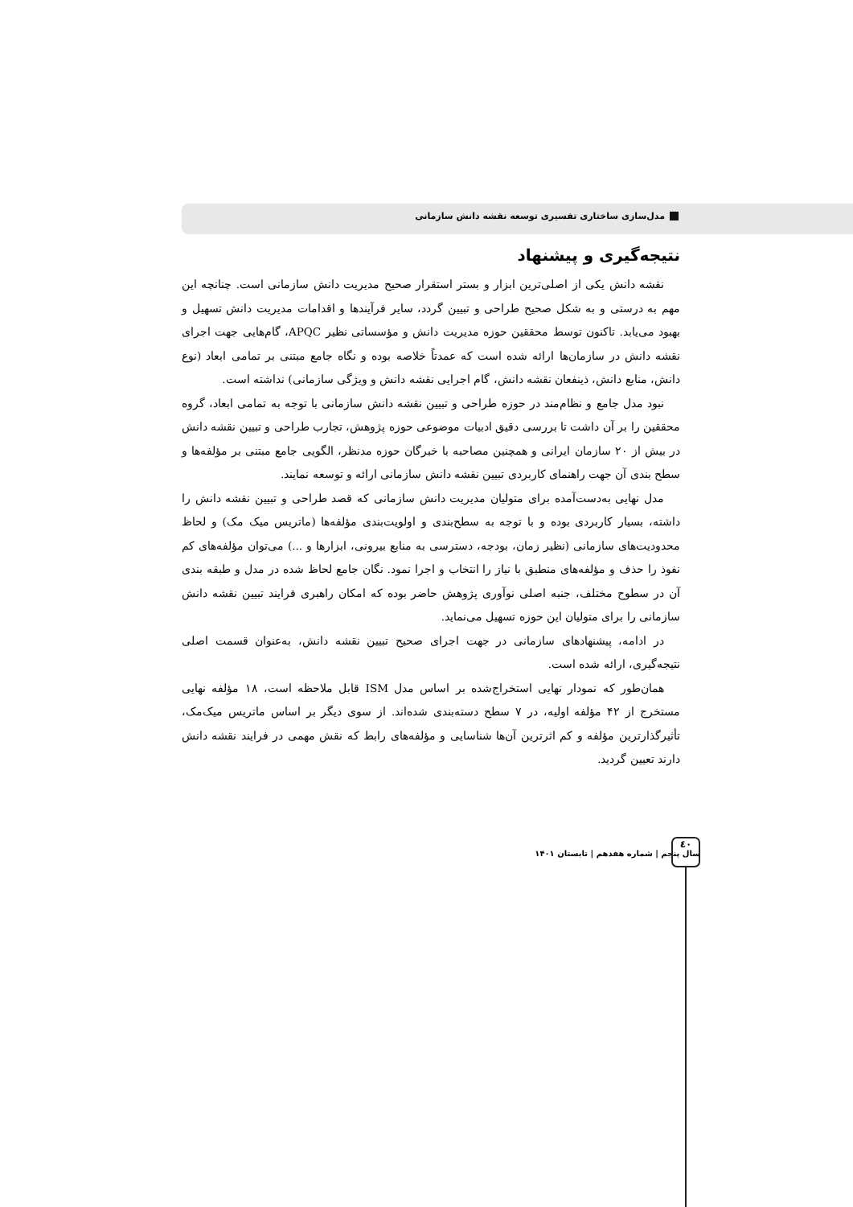مدل‌سازی ساختاری تفسیری توسعه نقشه دانش سازمانی
نتیجه‌گیری و پیشنهاد
نقشه دانش یکی از اصلی‌ترین ابزار و بستر استقرار صحیح مدیریت دانش سازمانی است. چنانچه این مهم به درستی و به شکل صحیح طراحی و تبیین گردد، سایر فرآیندها و اقدامات مدیریت دانش تسهیل و بهبود می‌یابد. تاکنون توسط محققین حوزه مدیریت دانش و مؤسساتی نظیر APQC، گام‌هایی جهت اجرای نقشه دانش در سازمان‌ها ارائه شده است که عمدتاً خلاصه بوده و نگاه جامع مبتنی بر تمامی ابعاد (نوع دانش، منابع دانش، ذینفعان نقشه دانش، گام اجرایی نقشه دانش و ویژگی سازمانی) نداشته است.
نبود مدل جامع و نظام‌مند در حوزه طراحی و تبیین نقشه دانش سازمانی با توجه به تمامی ابعاد، گروه محققین را بر آن داشت تا بررسی دقیق ادبیات موضوعی حوزه پژوهش، تجارب طراحی و تبیین نقشه دانش در بیش از ۲۰ سازمان ایرانی و همچنین مصاحبه با خبرگان حوزه مدنظر، الگویی جامع مبتنی بر مؤلفه‌ها و سطح بندی آن جهت راهنمای کاربردی تبیین نقشه دانش سازمانی ارائه و توسعه نمایند.
مدل نهایی به‌دست‌آمده برای متولیان مدیریت دانش سازمانی که قصد طراحی و تبیین نقشه دانش را داشته، بسیار کاربردی بوده و با توجه به سطح‌بندی و اولویت‌بندی مؤلفه‌ها (ماتریس میک مک) و لحاظ محدودیت‌های سازمانی (نظیر زمان، بودجه، دسترسی به منابع بیرونی، ابزارها و ...) می‌توان مؤلفه‌های کم نفوذ را حذف و مؤلفه‌های منطبق با نیاز را انتخاب و اجرا نمود. نگان جامع لحاظ شده در مدل و طبقه بندی آن در سطوح مختلف، جنبه اصلی نوآوری پژوهش حاضر بوده که امکان راهبری فرایند تبیین نقشه دانش سازمانی را برای متولیان این حوزه تسهیل می‌نماید.
در ادامه، پیشنهادهای سازمانی در جهت اجرای صحیح تبیین نقشه دانش، به‌عنوان قسمت اصلی نتیجه‌گیری، ارائه شده است.
همان‌طور که نمودار نهایی استخراج‌شده بر اساس مدل ISM قابل ملاحظه است، ۱۸ مؤلفه نهایی مستخرج از ۴۲ مؤلفه اولیه، در ۷ سطح دسته‌بندی شده‌اند. از سوی دیگر بر اساس ماتریس میک‌مک، تأثیرگذارترین مؤلفه و کم اثرترین آن‌ها شناسایی و مؤلفه‌های رابط که نقش مهمی در فرایند نقشه دانش دارند تعیین گردید.
سال پنجم | شماره هفدهم | تابستان ۱۴۰۱
٤٠